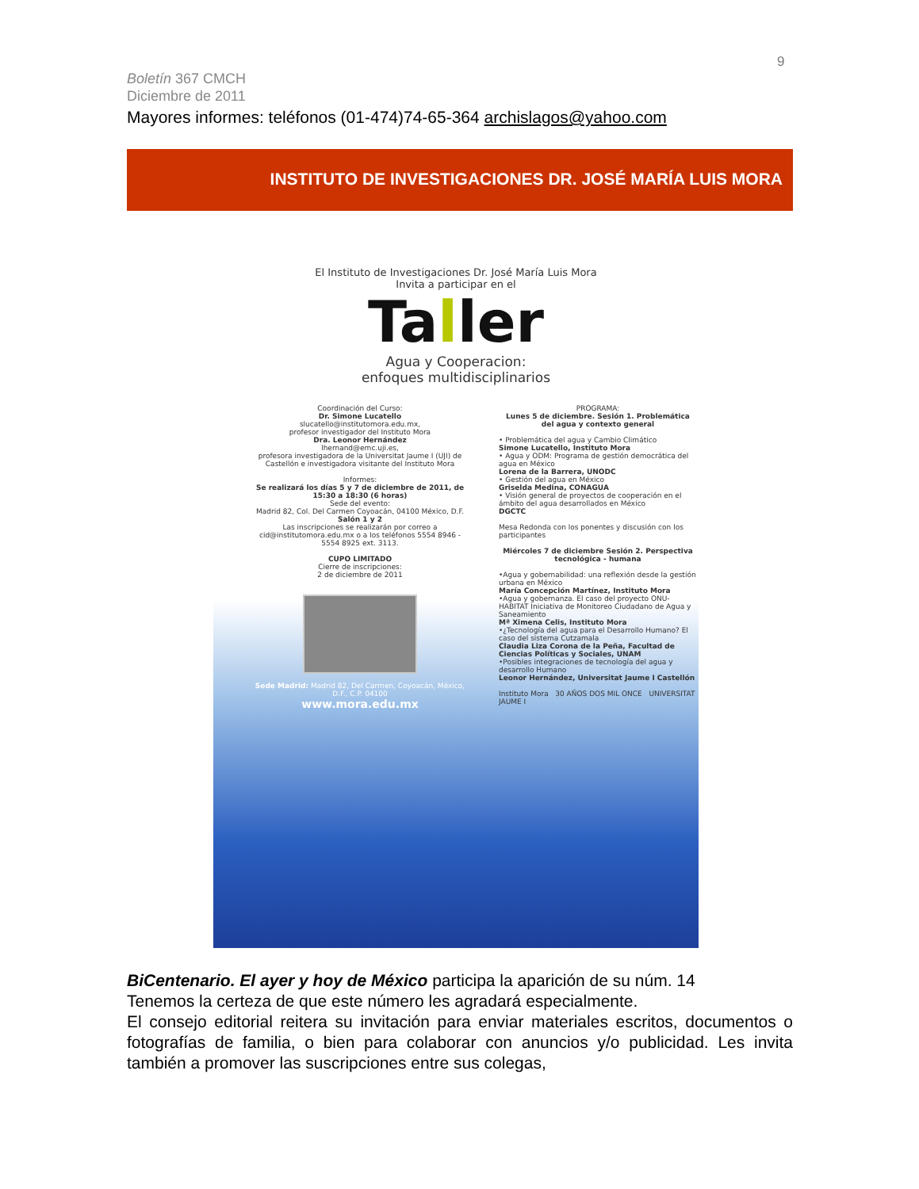9
Boletín 367 CMCH
Diciembre de 2011
Mayores informes: teléfonos (01-474)74-65-364 archislagos@yahoo.com
INSTITUTO DE INVESTIGACIONES DR. JOSÉ MARÍA LUIS MORA
El Instituto de Investigaciones Dr. José María Luis Mora
Invita a participar en el
Taller
Agua y Cooperacion:
enfoques multidisciplinarios
Coordinación del Curso:
Dr. Simone Lucatello
slucatello@institutomora.edu.mx,
profesor investigador del Instituto Mora
Dra. Leonor Hernández
lhernand@emc.uji.es,
profesora investigadora de la Universitat Jaume I (UJI) de Castellón e investigadora visitante del Instituto Mora
Informes:
Se realizará los días 5 y 7 de diciembre de 2011, de 15:30 a 18:30 (6 horas)
Sede del evento:
Madrid 82, Col. Del Carmen Coyoacán, 04100 México, D.F.
Salón 1 y 2
Las inscripciones se realizarán por correo a cid@institutomora.edu.mx o a los teléfonos 5554 8946 - 5554 8925 ext. 3113.
CUPO LIMITADO
Cierre de inscripciones:
2 de diciembre de 2011
Sede Madrid: Madrid 82, Del Carmen, Coyoacán, México, D.F., C.P. 04100
www.mora.edu.mx
PROGRAMA:
Lunes 5 de diciembre. Sesión 1. Problemática del agua y contexto general
• Problemática del agua y Cambio Climático
Simone Lucatello, Instituto Mora
• Agua y ODM: Programa de gestión democrática del agua en México
Lorena de la Barrera, UNODC
• Gestión del agua en México
Griselda Medina, CONAGUA
• Visión general de proyectos de cooperación en el ámbito del agua desarrollados en México
DGCTC
Mesa Redonda con los ponentes y discusión con los participantes
Miércoles 7 de diciembre Sesión 2. Perspectiva tecnológica - humana
•Agua y gobernabilidad: una reflexión desde la gestión urbana en México
María Concepción Martínez, Instituto Mora
•Agua y gobernanza. El caso del proyecto ONU-HABITAT Iniciativa de Monitoreo Ciudadano de Agua y Saneamiento
Mª Ximena Celis, Instituto Mora
•¿Tecnología del agua para el Desarrollo Humano? El caso del sistema Cutzamala
Claudia Liza Corona de la Peña, Facultad de Ciencias Políticas y Sociales, UNAM
•Posibles integraciones de tecnología del agua y desarrollo Humano
Leonor Hernández, Universitat Jaume I Castellón
Instituto Mora 30 AÑOS DOS MIL ONCE UNIVERSITAT JAUME I
BiCentenario. El ayer y hoy de México participa la aparición de su núm. 14
Tenemos la certeza de que este número les agradará especialmente.
El consejo editorial reitera su invitación para enviar materiales escritos, documentos o fotografías de familia, o bien para colaborar con anuncios y/o publicidad. Les invita también a promover las suscripciones entre sus colegas,